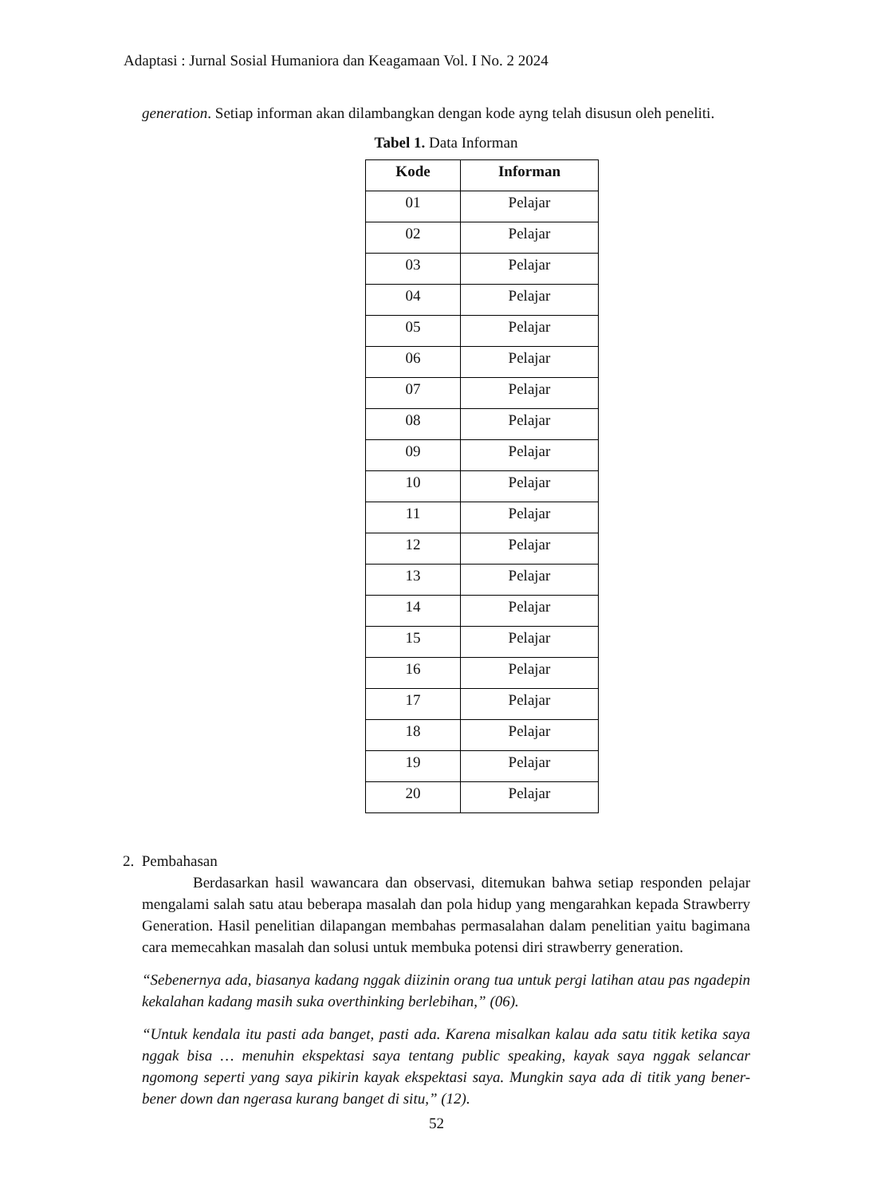Adaptasi : Jurnal Sosial Humaniora dan Keagamaan Vol. I No. 2 2024
generation. Setiap informan akan dilambangkan dengan kode ayng telah disusun oleh peneliti.
Tabel 1. Data Informan
| Kode | Informan |
| --- | --- |
| 01 | Pelajar |
| 02 | Pelajar |
| 03 | Pelajar |
| 04 | Pelajar |
| 05 | Pelajar |
| 06 | Pelajar |
| 07 | Pelajar |
| 08 | Pelajar |
| 09 | Pelajar |
| 10 | Pelajar |
| 11 | Pelajar |
| 12 | Pelajar |
| 13 | Pelajar |
| 14 | Pelajar |
| 15 | Pelajar |
| 16 | Pelajar |
| 17 | Pelajar |
| 18 | Pelajar |
| 19 | Pelajar |
| 20 | Pelajar |
2. Pembahasan
Berdasarkan hasil wawancara dan observasi, ditemukan bahwa setiap responden pelajar mengalami salah satu atau beberapa masalah dan pola hidup yang mengarahkan kepada Strawberry Generation. Hasil penelitian dilapangan membahas permasalahan dalam penelitian yaitu bagimana cara memecahkan masalah dan solusi untuk membuka potensi diri strawberry generation.
“Sebenernya ada, biasanya kadang nggak diizinin orang tua untuk pergi latihan atau pas ngadepin kekalahan kadang masih suka overthinking berlebihan,” (06).
“Untuk kendala itu pasti ada banget, pasti ada. Karena misalkan kalau ada satu titik ketika saya nggak bisa … menuhin ekspektasi saya tentang public speaking, kayak saya nggak selancar ngomong seperti yang saya pikirin kayak ekspektasi saya. Mungkin saya ada di titik yang bener-bener down dan ngerasa kurang banget di situ,” (12).
52